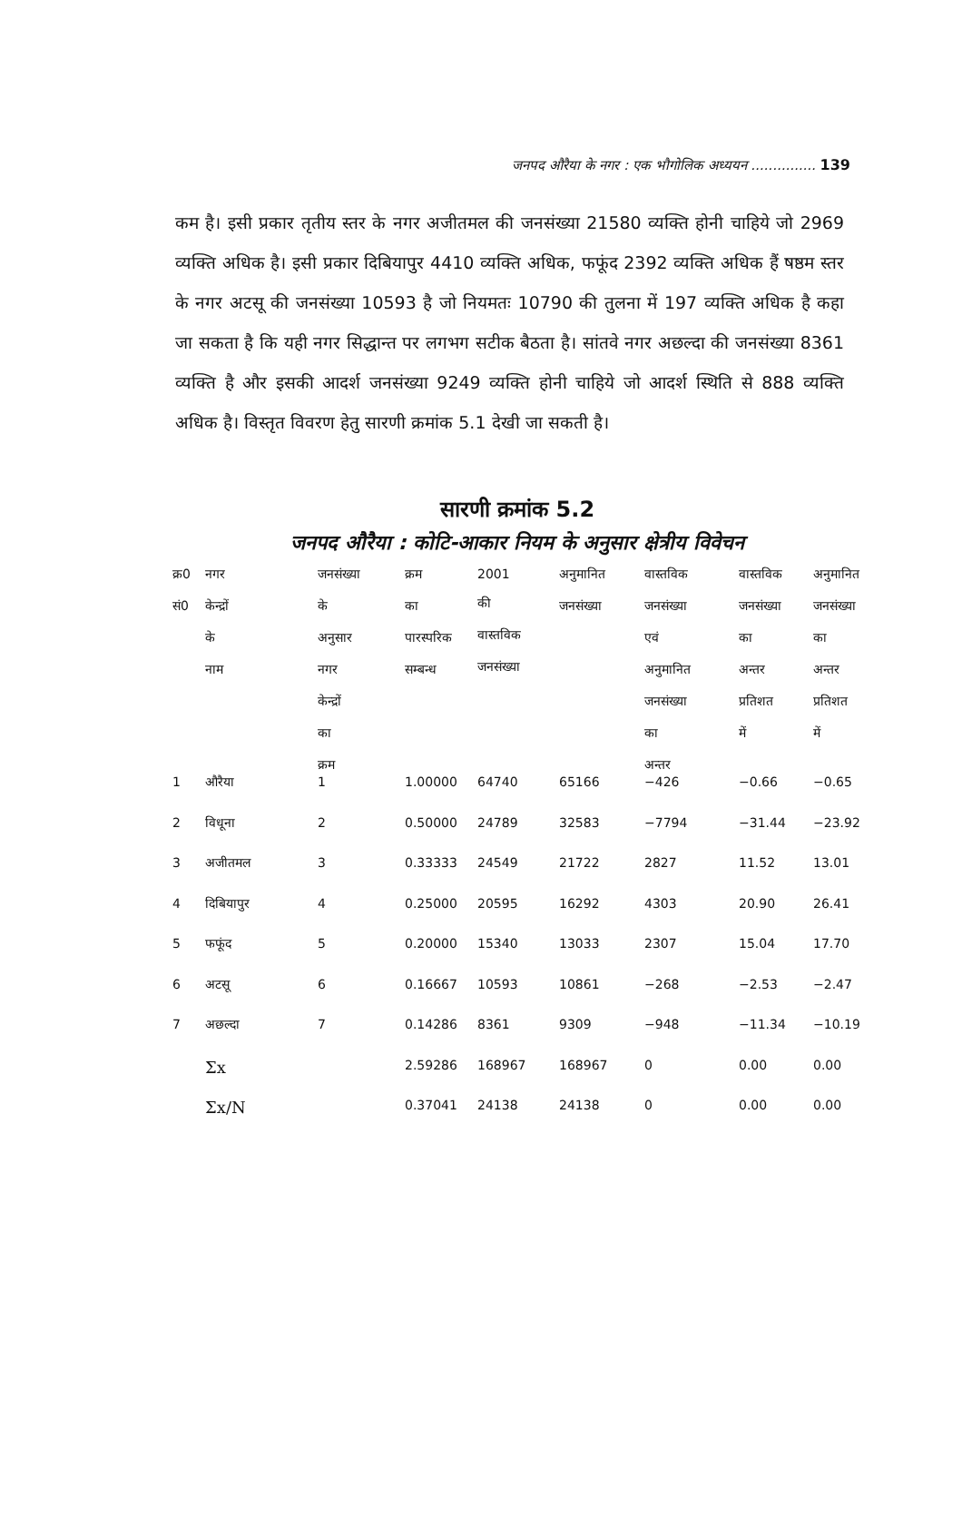जनपद औरैया के नगर : एक भौगोलिक अध्ययन ............... 139
कम है। इसी प्रकार तृतीय स्तर के नगर अजीतमल की जनसंख्या 21580 व्यक्ति होनी चाहिये जो 2969 व्यक्ति अधिक है। इसी प्रकार दिबियापुर 4410 व्यक्ति अधिक, फफूंद 2392 व्यक्ति अधिक हैं षष्ठम स्तर के नगर अटसू की जनसंख्या 10593 है जो नियमतः 10790 की तुलना में 197 व्यक्ति अधिक है कहा जा सकता है कि यही नगर सिद्धान्त पर लगभग सटीक बैठता है। सांतवे नगर अछल्दा की जनसंख्या 8361 व्यक्ति है और इसकी आदर्श जनसंख्या 9249 व्यक्ति होनी चाहिये जो आदर्श स्थिति से 888 व्यक्ति अधिक है। विस्तृत विवरण हेतु सारणी क्रमांक 5.1 देखी जा सकती है।
सारणी क्रमांक 5.2
जनपद औरैया : कोटि-आकार नियम के अनुसार क्षेत्रीय विवेचन
| क्र0 सं0 | नगर केन्द्रों के नाम | जनसंख्या के अनुसार नगर केन्द्रों का क्रम | क्रम का पारस्परिक सम्बन्ध | 2001 की वास्तविक जनसंख्या | अनुमानित जनसंख्या | वास्तविक जनसंख्या एवं अनुमानित जनसंख्या का अन्तर | वास्तविक जनसंख्या का अन्तर प्रतिशत में | अनुमानित जनसंख्या का अन्तर प्रतिशत में |
| --- | --- | --- | --- | --- | --- | --- | --- | --- |
| 1 | औरैया | 1 | 1.00000 | 64740 | 65166 | −426 | −0.66 | −0.65 |
| 2 | विधूना | 2 | 0.50000 | 24789 | 32583 | −7794 | −31.44 | −23.92 |
| 3 | अजीतमल | 3 | 0.33333 | 24549 | 21722 | 2827 | 11.52 | 13.01 |
| 4 | दिबियापुर | 4 | 0.25000 | 20595 | 16292 | 4303 | 20.90 | 26.41 |
| 5 | फफूंद | 5 | 0.20000 | 15340 | 13033 | 2307 | 15.04 | 17.70 |
| 6 | अटसू | 6 | 0.16667 | 10593 | 10861 | −268 | −2.53 | −2.47 |
| 7 | अछल्दा | 7 | 0.14286 | 8361 | 9309 | −948 | −11.34 | −10.19 |
| | Σx | | 2.59286 | 168967 | 168967 | 0 | 0.00 | 0.00 |
| | Σx/N | | 0.37041 | 24138 | 24138 | 0 | 0.00 | 0.00 |